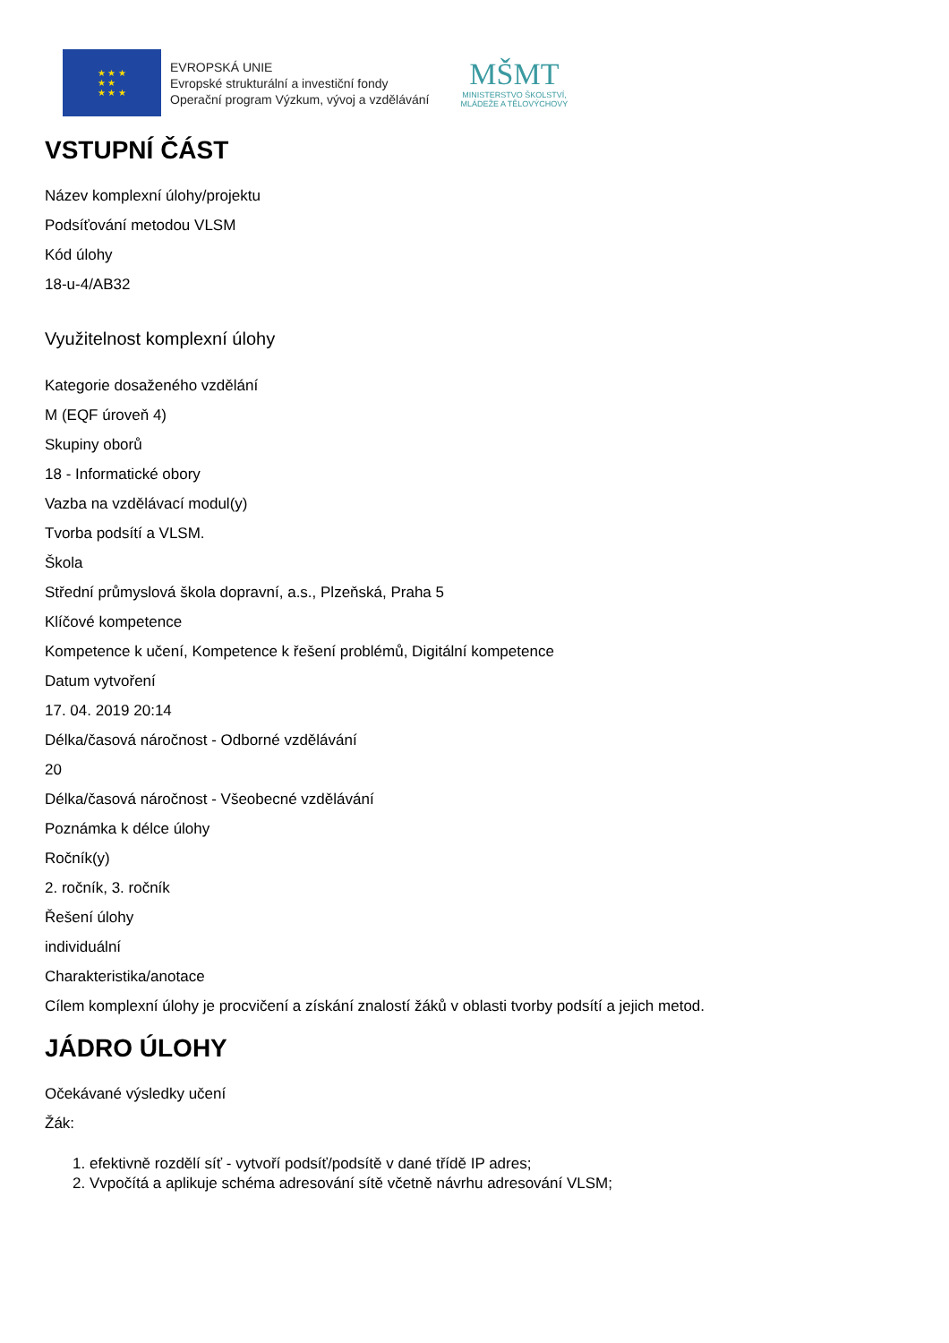★ ★ ★
★ ★
★ ★ ★
EVROPSKÁ UNIE
Evropské strukturální a investiční fondy
Operační program Výzkum, vývoj a vzdělávání
MŠMT
MINISTERSTVO ŠKOLSTVÍ,
MLÁDEŽE A TĚLOVÝCHOVY
VSTUPNÍ ČÁST
Název komplexní úlohy/projektu
Podsíťování metodou VLSM
Kód úlohy
18-u-4/AB32
Využitelnost komplexní úlohy
Kategorie dosaženého vzdělání
M (EQF úroveň 4)
Skupiny oborů
18 - Informatické obory
Vazba na vzdělávací modul(y)
Tvorba podsítí a VLSM.
Škola
Střední průmyslová škola dopravní, a.s., Plzeňská, Praha 5
Klíčové kompetence
Kompetence k učení, Kompetence k řešení problémů, Digitální kompetence
Datum vytvoření
17. 04. 2019 20:14
Délka/časová náročnost - Odborné vzdělávání
20
Délka/časová náročnost - Všeobecné vzdělávání
Poznámka k délce úlohy
Ročník(y)
2. ročník, 3. ročník
Řešení úlohy
individuální
Charakteristika/anotace
Cílem komplexní úlohy je procvičení a získání znalostí žáků v oblasti tvorby podsítí a jejich metod.
JÁDRO ÚLOHY
Očekávané výsledky učení
Žák:
1. efektivně rozdělí síť - vytvoří podsíť/podsítě v dané třídě IP adres;
2. Vvpočítá a aplikuje schéma adresování sítě včetně návrhu adresování VLSM;